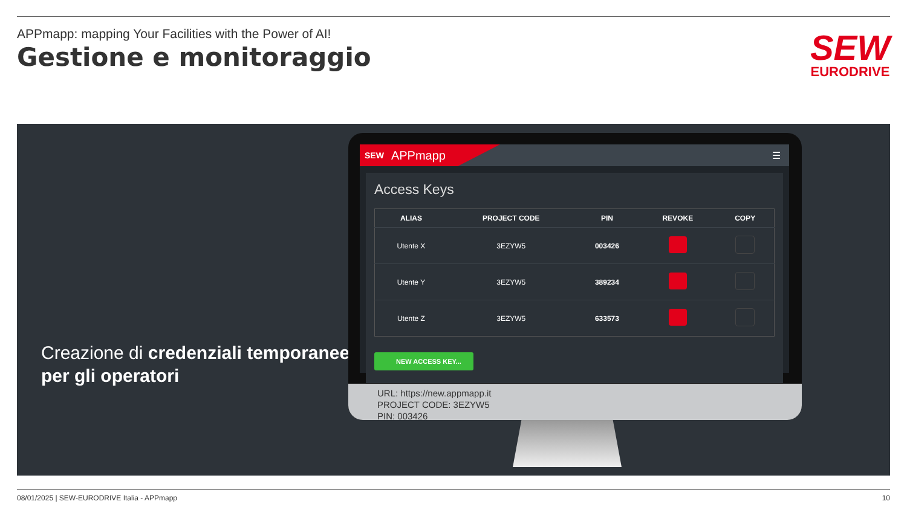APPmapp: mapping Your Facilities with the Power of AI!
Gestione e monitoraggio
SEW
EURODRIVE
Creazione di credenziali temporanee per gli operatori
SEW APPmapp
☰
Access Keys
| ALIAS | PROJECT CODE | PIN | REVOKE | COPY |
| --- | --- | --- | --- | --- |
| Utente X | 3EZYW5 | 003426 | | |
| Utente Y | 3EZYW5 | 389234 | | |
| Utente Z | 3EZYW5 | 633573 | | |
NEW ACCESS KEY...
URL: https://new.appmapp.it
PROJECT CODE: 3EZYW5
PIN: 003426
08/01/2025 | SEW-EURODRIVE Italia - APPmapp 10